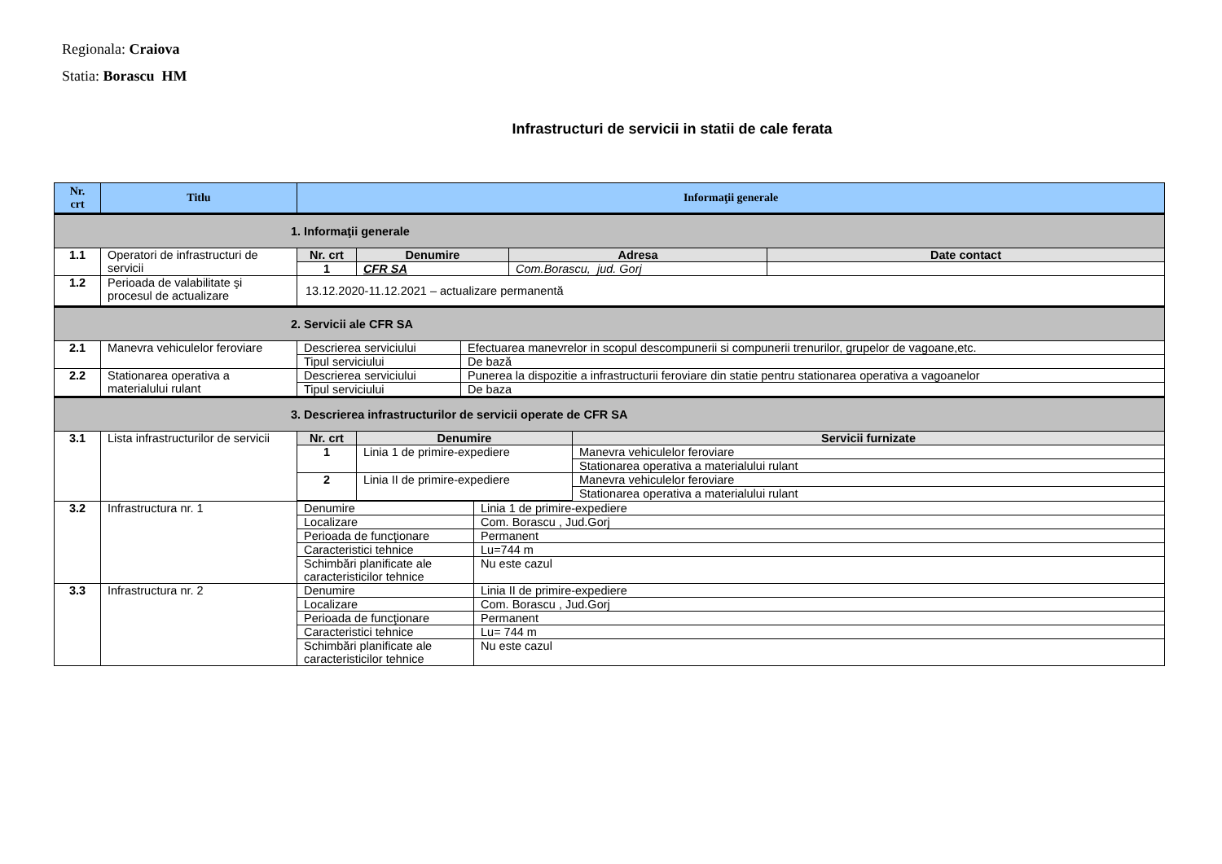Regionala: Craiova
Statia: Borascu HM
Infrastructuri de servicii in statii de cale ferata
| Nr. crt | Titlu | Informaţii generale |
| --- | --- | --- |
| 1. Informaţii generale | | |
| 1.1 | Operatori de infrastructuri de servicii | / Nr. crt / Denumire / Adresa / Date contact / / --- / --- / --- / --- / / 1 / CFR SA / Com.Borascu, jud. Gorj / / |
| 1.2 | Perioada de valabilitate şi procesul de actualizare | 13.12.2020-11.12.2021 – actualizare permanentă |
| 2. Servicii ale CFR SA | | |
| 2.1 | Manevra vehiculelor feroviare | / Descrierea serviciului / Efectuarea manevrelor in scopul descompunerii si compunerii trenurilor, grupelor de vagoane,etc. / / Tipul serviciului / De bază / |
| 2.2 | Stationarea operativa a materialului rulant | / Descrierea serviciului / Punerea la dispozitie a infrastructurii feroviare din statie pentru stationarea operativa a vagoanelor / / Tipul serviciului / De baza / |
| 3. Descrierea infrastructurilor de servicii operate de CFR SA | | |
| 3.1 | Lista infrastructurilor de servicii | / Nr. crt / Denumire / Servicii furnizate / / --- / --- / --- / / 1 / Linia 1 de primire-expediere / Manevra vehiculelor feroviare / / / / Stationarea operativa a materialului rulant / / 2 / Linia II de primire-expediere / Manevra vehiculelor feroviare / / / / Stationarea operativa a materialului rulant / |
| 3.2 | Infrastructura nr. 1 | / Denumire / Linia 1 de primire-expediere / / Localizare / Com. Borascu , Jud.Gorj / / Perioada de funcţionare / Permanent / / Caracteristici tehnice / Lu=744 m / / Schimbări planificate ale caracteristicilor tehnice / Nu este cazul / |
| 3.3 | Infrastructura nr. 2 | / Denumire / Linia II de primire-expediere / / Localizare / Com. Borascu , Jud.Gorj / / Perioada de funcţionare / Permanent / / Caracteristici tehnice / Lu= 744 m / / Schimbări planificate ale caracteristicilor tehnice / Nu este cazul / |